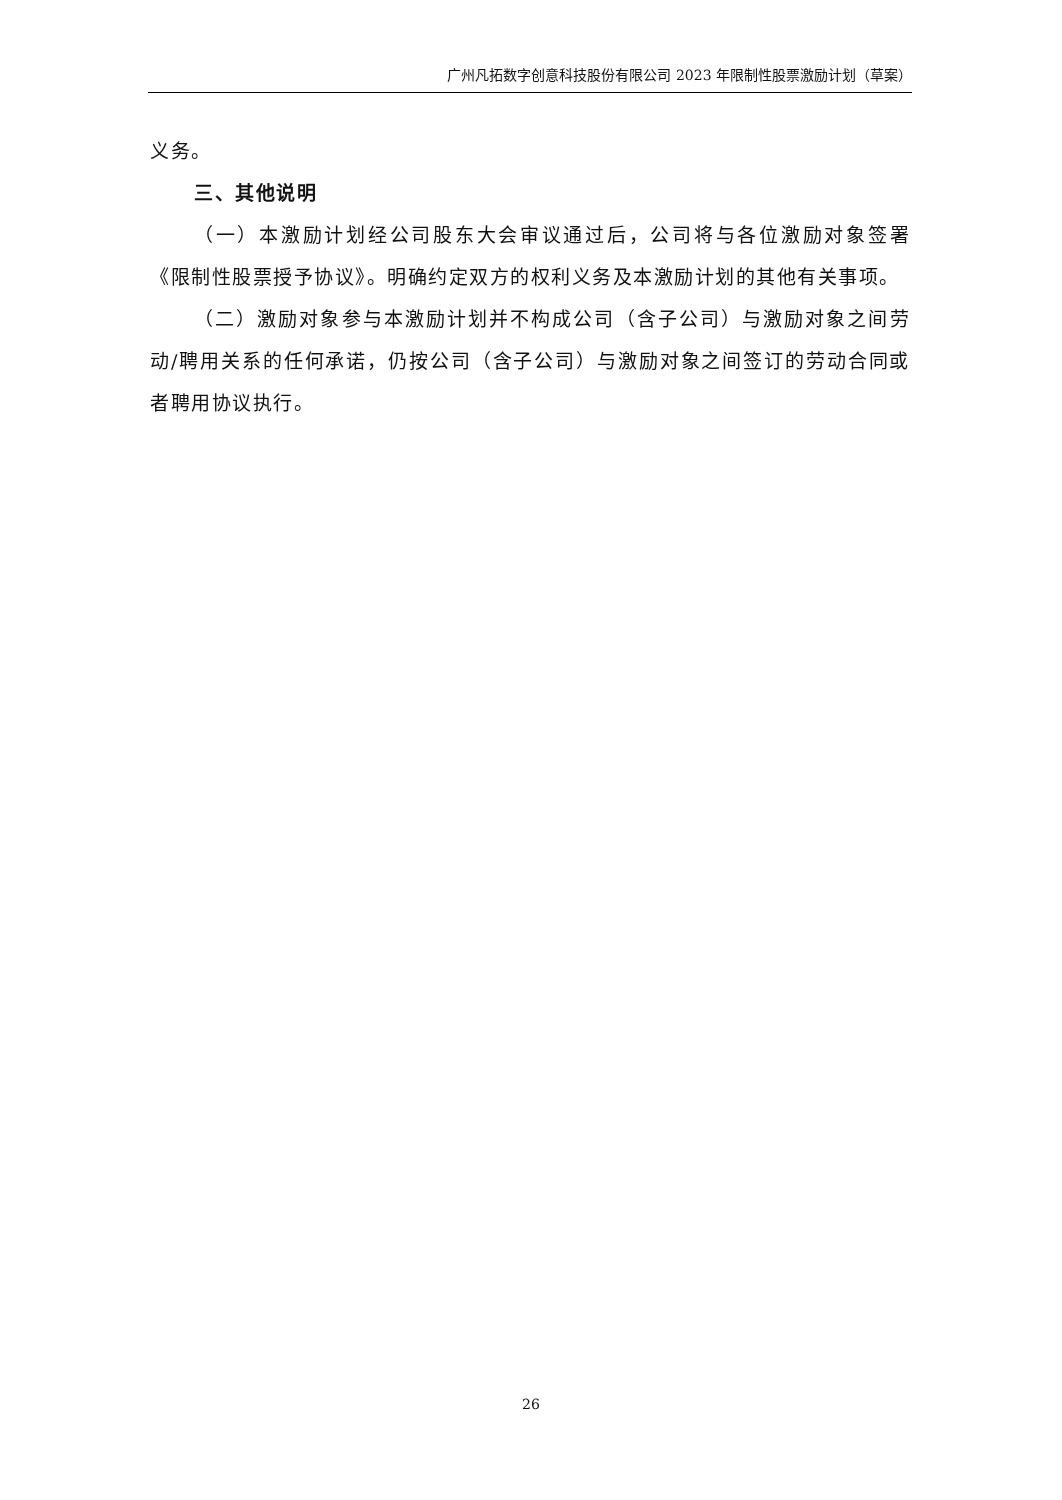广州凡拓数字创意科技股份有限公司 2023 年限制性股票激励计划（草案）
义务。
三、其他说明
（一）本激励计划经公司股东大会审议通过后，公司将与各位激励对象签署《限制性股票授予协议》。明确约定双方的权利义务及本激励计划的其他有关事项。
（二）激励对象参与本激励计划并不构成公司（含子公司）与激励对象之间劳动/聘用关系的任何承诺，仍按公司（含子公司）与激励对象之间签订的劳动合同或者聘用协议执行。
26